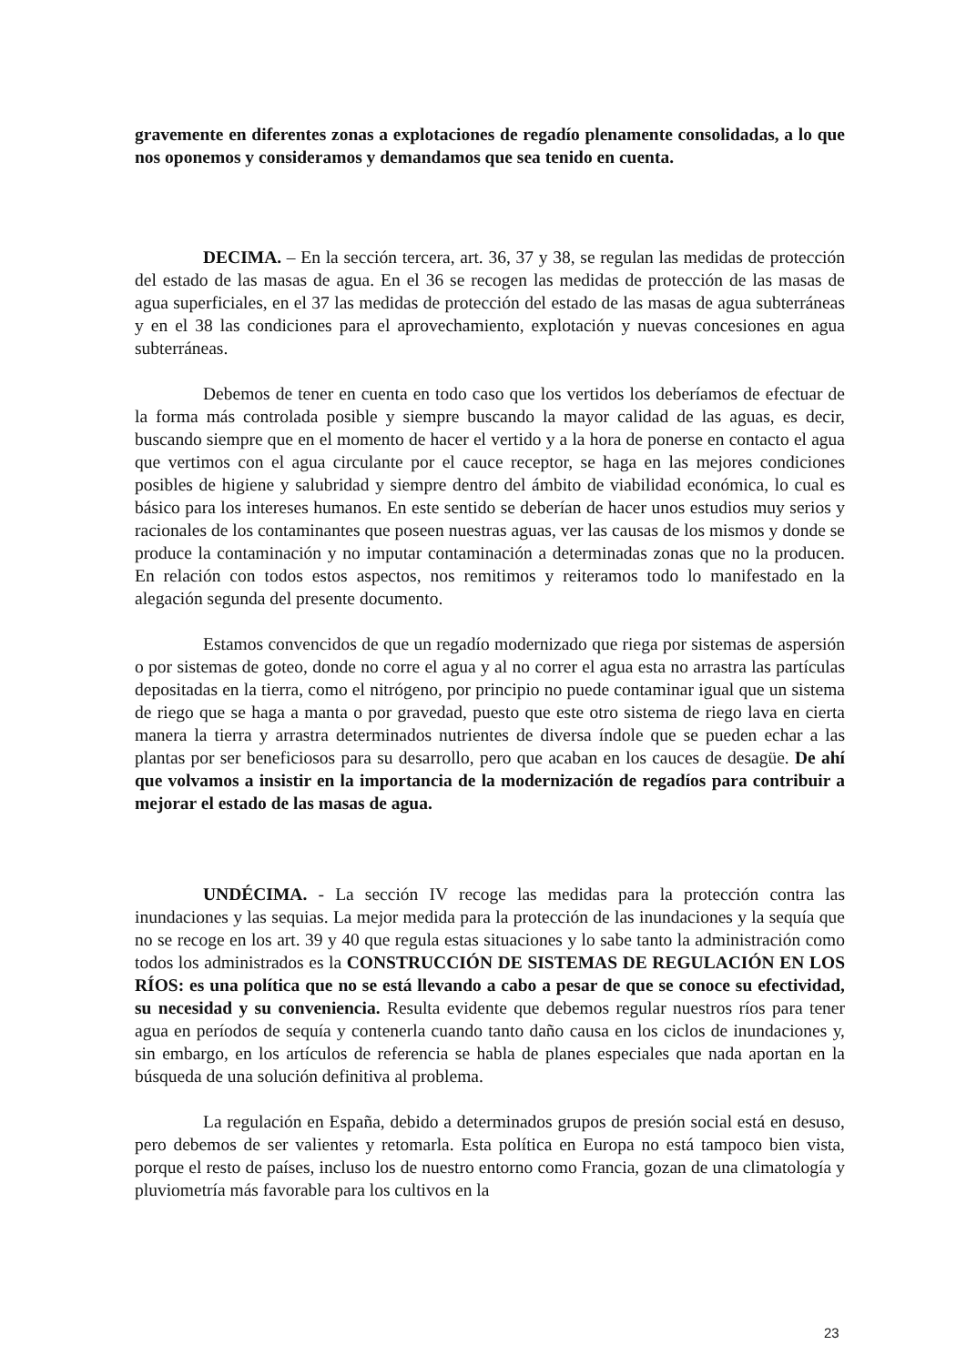gravemente en diferentes zonas a explotaciones de regadío plenamente consolidadas, a lo que nos oponemos y consideramos y demandamos que sea tenido en cuenta.
DECIMA. – En la sección tercera, art. 36, 37 y 38, se regulan las medidas de protección del estado de las masas de agua. En el 36 se recogen las medidas de protección de las masas de agua superficiales, en el 37 las medidas de protección del estado de las masas de agua subterráneas y en el 38 las condiciones para el aprovechamiento, explotación y nuevas concesiones en agua subterráneas.
Debemos de tener en cuenta en todo caso que los vertidos los deberíamos de efectuar de la forma más controlada posible y siempre buscando la mayor calidad de las aguas, es decir, buscando siempre que en el momento de hacer el vertido y a la hora de ponerse en contacto el agua que vertimos con el agua circulante por el cauce receptor, se haga en las mejores condiciones posibles de higiene y salubridad y siempre dentro del ámbito de viabilidad económica, lo cual es básico para los intereses humanos. En este sentido se deberían de hacer unos estudios muy serios y racionales de los contaminantes que poseen nuestras aguas, ver las causas de los mismos y donde se produce la contaminación y no imputar contaminación a determinadas zonas que no la producen. En relación con todos estos aspectos, nos remitimos y reiteramos todo lo manifestado en la alegación segunda del presente documento.
Estamos convencidos de que un regadío modernizado que riega por sistemas de aspersión o por sistemas de goteo, donde no corre el agua y al no correr el agua esta no arrastra las partículas depositadas en la tierra, como el nitrógeno, por principio no puede contaminar igual que un sistema de riego que se haga a manta o por gravedad, puesto que este otro sistema de riego lava en cierta manera la tierra y arrastra determinados nutrientes de diversa índole que se pueden echar a las plantas por ser beneficiosos para su desarrollo, pero que acaban en los cauces de desagüe. De ahí que volvamos a insistir en la importancia de la modernización de regadíos para contribuir a mejorar el estado de las masas de agua.
UNDÉCIMA. - La sección IV recoge las medidas para la protección contra las inundaciones y las sequias. La mejor medida para la protección de las inundaciones y la sequía que no se recoge en los art. 39 y 40 que regula estas situaciones y lo sabe tanto la administración como todos los administrados es la CONSTRUCCIÓN DE SISTEMAS DE REGULACIÓN EN LOS RÍOS: es una política que no se está llevando a cabo a pesar de que se conoce su efectividad, su necesidad y su conveniencia. Resulta evidente que debemos regular nuestros ríos para tener agua en períodos de sequía y contenerla cuando tanto daño causa en los ciclos de inundaciones y, sin embargo, en los artículos de referencia se habla de planes especiales que nada aportan en la búsqueda de una solución definitiva al problema.
La regulación en España, debido a determinados grupos de presión social está en desuso, pero debemos de ser valientes y retomarla. Esta política en Europa no está tampoco bien vista, porque el resto de países, incluso los de nuestro entorno como Francia, gozan de una climatología y pluviometría más favorable para los cultivos en la
23